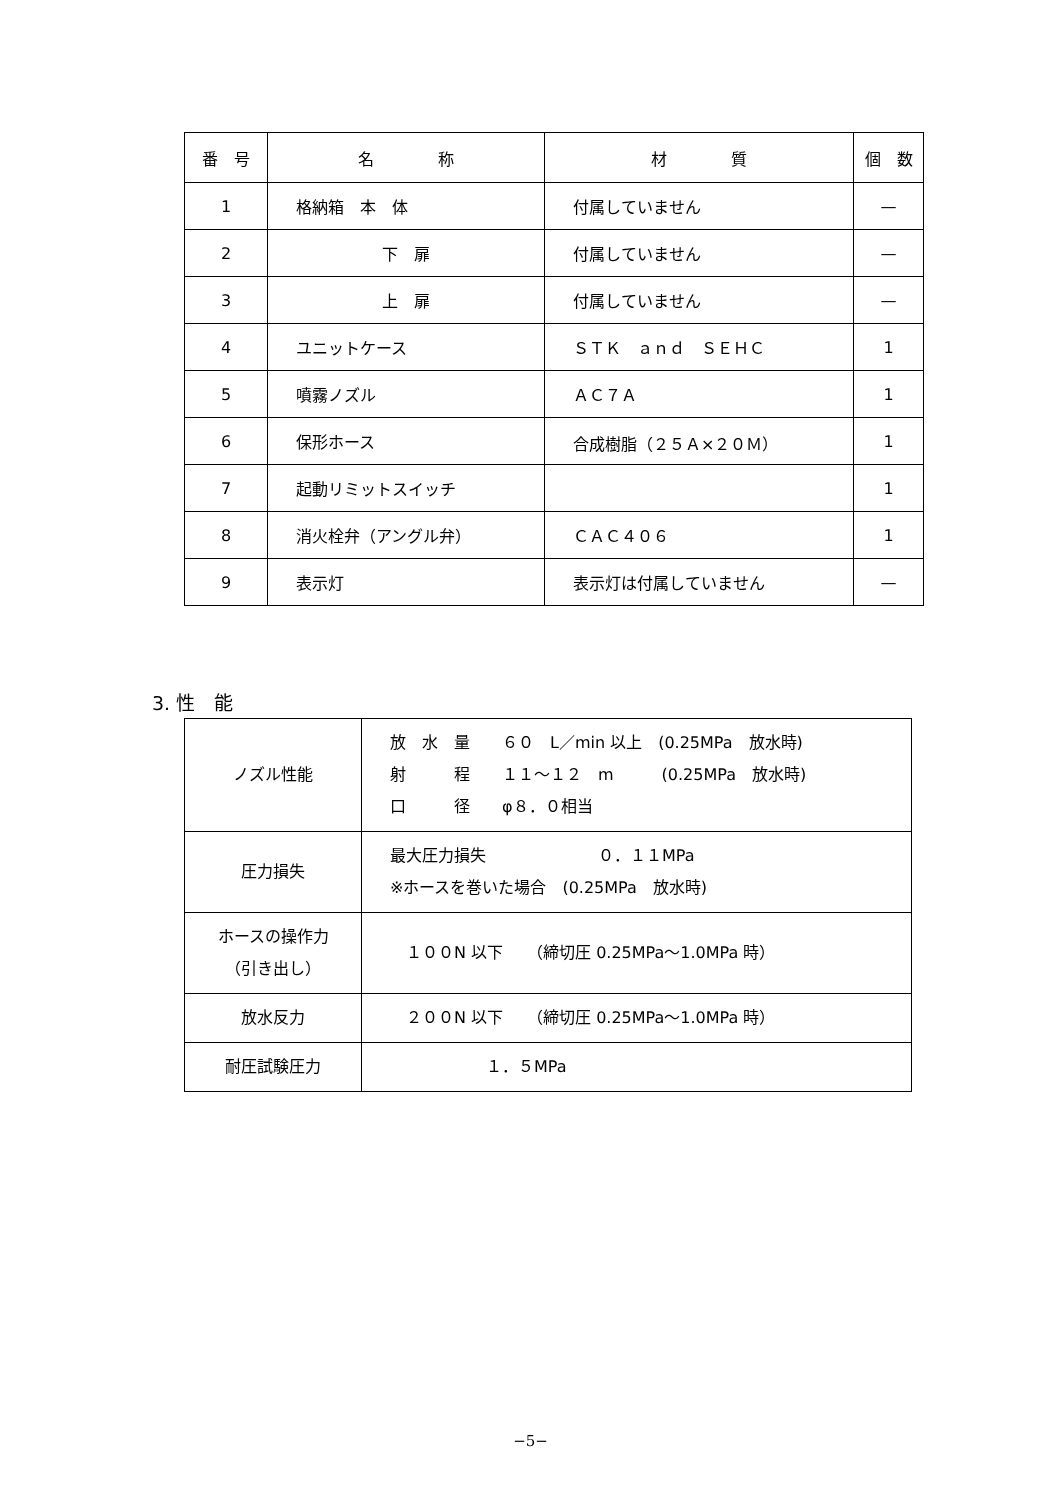| 番 号 | 名 称 | 材 質 | 個 数 |
| --- | --- | --- | --- |
| 1 | 格納箱 本 体 | 付属していません | — |
| 2 | 下 扉 | 付属していません | — |
| 3 | 上 扉 | 付属していません | — |
| 4 | ユニットケース | ＳＴＫ ａｎｄ ＳＥＨＣ | 1 |
| 5 | 噴霧ノズル | ＡＣ７Ａ | 1 |
| 6 | 保形ホース | 合成樹脂（２５Ａ×２０Ｍ） | 1 |
| 7 | 起動リミットスイッチ | | 1 |
| 8 | 消火栓弁（アングル弁） | ＣＡＣ４０６ | 1 |
| 9 | 表示灯 | 表示灯は付属していません | — |
3. 性　能
| ノズル性能 | 放 水 量 ６０ L／min 以上 (0.25MPa 放水時) 射 程 １１～１２ m (0.25MPa 放水時) 口 径 φ８．０相当 |
| 圧力損失 | 最大圧力損失 ０．１１MPa ※ホースを巻いた場合 (0.25MPa 放水時) |
| ホースの操作力 （引き出し） | １００N 以下 （締切圧 0.25MPa～1.0MPa 時） |
| 放水反力 | ２００N 以下 （締切圧 0.25MPa～1.0MPa 時） |
| 耐圧試験圧力 | １．５MPa |
−5−